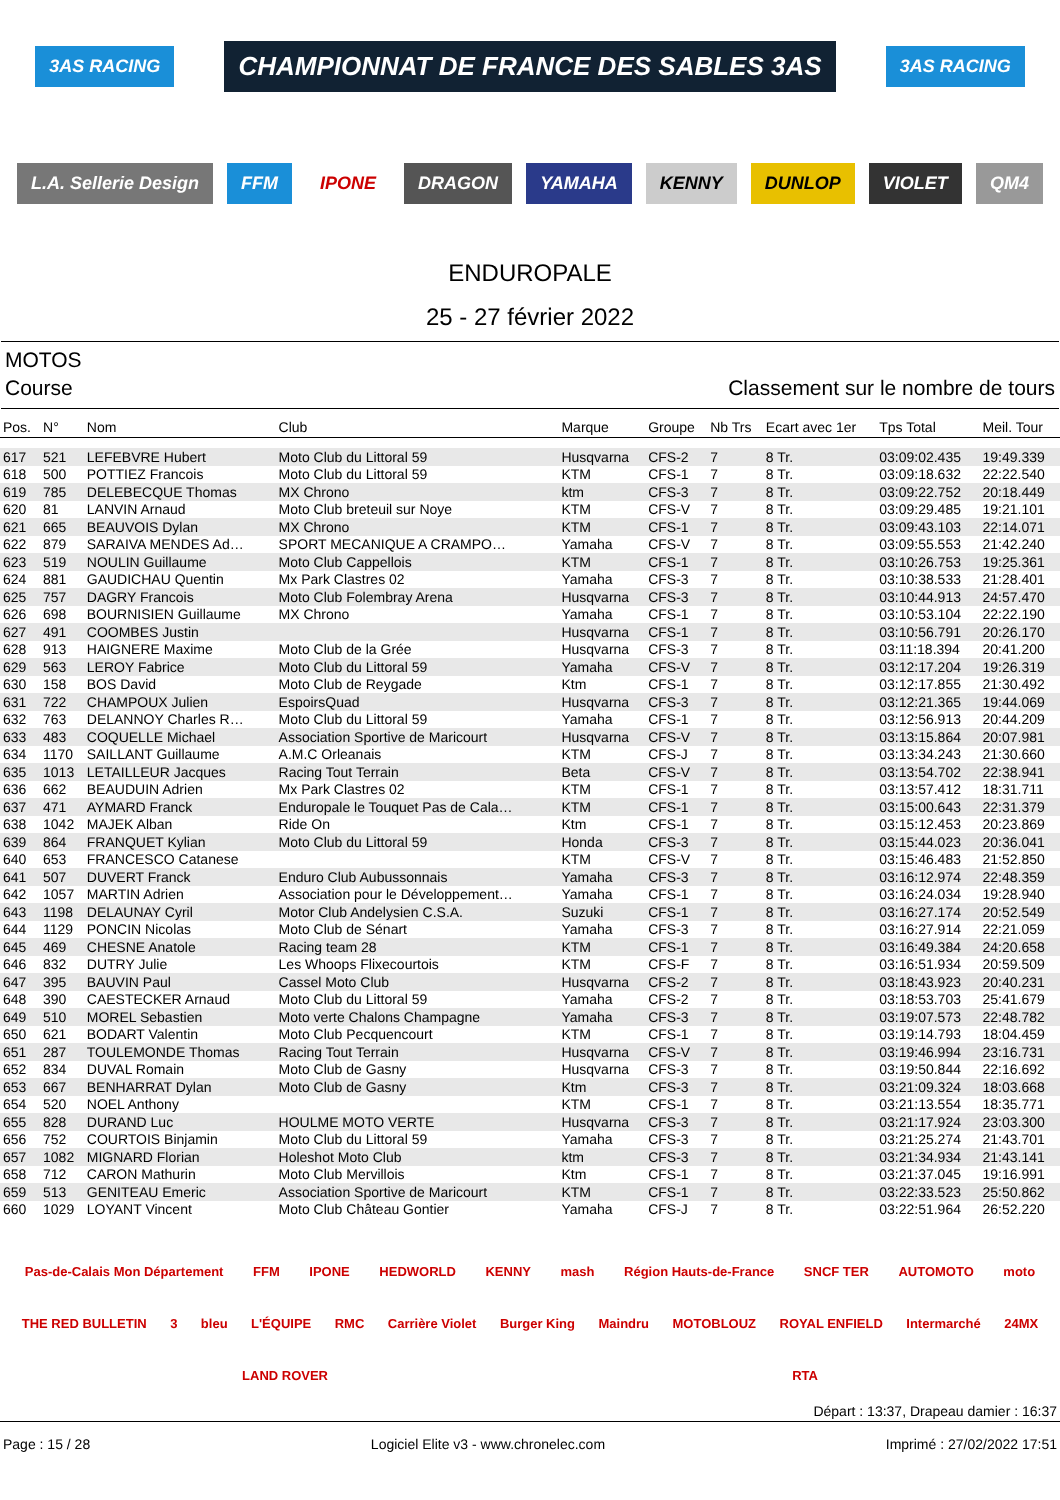3AS RACING
CHAMPIONNAT DE FRANCE DES SABLES 3AS
3AS RACING
L.A. Sellerie Design
FFM
IPONE
DRAGON
YAMAHA
KENNY
DUNLOP
VIOLET
QM4
ENDUROPALE
25 - 27 février 2022
MOTOS
Course Classement sur le nombre de tours
| Pos. | N° | Nom | Club | Marque | Groupe | Nb Trs | Ecart avec 1er | Tps Total | Meil. Tour |
| --- | --- | --- | --- | --- | --- | --- | --- | --- | --- |
| 617 | 521 | LEFEBVRE Hubert | Moto Club du Littoral 59 | Husqvarna | CFS-2 | 7 | 8 Tr. | 03:09:02.435 | 19:49.339 |
| 618 | 500 | POTTIEZ Francois | Moto Club du Littoral 59 | KTM | CFS-1 | 7 | 8 Tr. | 03:09:18.632 | 22:22.540 |
| 619 | 785 | DELEBECQUE Thomas | MX Chrono | ktm | CFS-3 | 7 | 8 Tr. | 03:09:22.752 | 20:18.449 |
| 620 | 81 | LANVIN Arnaud | Moto Club breteuil sur Noye | KTM | CFS-V | 7 | 8 Tr. | 03:09:29.485 | 19:21.101 |
| 621 | 665 | BEAUVOIS Dylan | MX Chrono | KTM | CFS-1 | 7 | 8 Tr. | 03:09:43.103 | 22:14.071 |
| 622 | 879 | SARAIVA MENDES Ad… | SPORT MECANIQUE A CRAMPO… | Yamaha | CFS-V | 7 | 8 Tr. | 03:09:55.553 | 21:42.240 |
| 623 | 519 | NOULIN Guillaume | Moto Club Cappellois | KTM | CFS-1 | 7 | 8 Tr. | 03:10:26.753 | 19:25.361 |
| 624 | 881 | GAUDICHAU Quentin | Mx Park Clastres 02 | Yamaha | CFS-3 | 7 | 8 Tr. | 03:10:38.533 | 21:28.401 |
| 625 | 757 | DAGRY Francois | Moto Club Folembray Arena | Husqvarna | CFS-3 | 7 | 8 Tr. | 03:10:44.913 | 24:57.470 |
| 626 | 698 | BOURNISIEN Guillaume | MX Chrono | Yamaha | CFS-1 | 7 | 8 Tr. | 03:10:53.104 | 22:22.190 |
| 627 | 491 | COOMBES Justin | | Husqvarna | CFS-1 | 7 | 8 Tr. | 03:10:56.791 | 20:26.170 |
| 628 | 913 | HAIGNERE Maxime | Moto Club de la Grée | Husqvarna | CFS-3 | 7 | 8 Tr. | 03:11:18.394 | 20:41.200 |
| 629 | 563 | LEROY Fabrice | Moto Club du Littoral 59 | Yamaha | CFS-V | 7 | 8 Tr. | 03:12:17.204 | 19:26.319 |
| 630 | 158 | BOS David | Moto Club de Reygade | Ktm | CFS-1 | 7 | 8 Tr. | 03:12:17.855 | 21:30.492 |
| 631 | 722 | CHAMPOUX Julien | EspoirsQuad | Husqvarna | CFS-3 | 7 | 8 Tr. | 03:12:21.365 | 19:44.069 |
| 632 | 763 | DELANNOY Charles R… | Moto Club du Littoral 59 | Yamaha | CFS-1 | 7 | 8 Tr. | 03:12:56.913 | 20:44.209 |
| 633 | 483 | COQUELLE Michael | Association Sportive de Maricourt | Husqvarna | CFS-V | 7 | 8 Tr. | 03:13:15.864 | 20:07.981 |
| 634 | 1170 | SAILLANT Guillaume | A.M.C Orleanais | KTM | CFS-J | 7 | 8 Tr. | 03:13:34.243 | 21:30.660 |
| 635 | 1013 | LETAILLEUR Jacques | Racing Tout Terrain | Beta | CFS-V | 7 | 8 Tr. | 03:13:54.702 | 22:38.941 |
| 636 | 662 | BEAUDUIN Adrien | Mx Park Clastres 02 | KTM | CFS-1 | 7 | 8 Tr. | 03:13:57.412 | 18:31.711 |
| 637 | 471 | AYMARD Franck | Enduropale le Touquet Pas de Cala… | KTM | CFS-1 | 7 | 8 Tr. | 03:15:00.643 | 22:31.379 |
| 638 | 1042 | MAJEK Alban | Ride On | Ktm | CFS-1 | 7 | 8 Tr. | 03:15:12.453 | 20:23.869 |
| 639 | 864 | FRANQUET Kylian | Moto Club du Littoral 59 | Honda | CFS-3 | 7 | 8 Tr. | 03:15:44.023 | 20:36.041 |
| 640 | 653 | FRANCESCO Catanese | | KTM | CFS-V | 7 | 8 Tr. | 03:15:46.483 | 21:52.850 |
| 641 | 507 | DUVERT Franck | Enduro Club Aubussonnais | Yamaha | CFS-3 | 7 | 8 Tr. | 03:16:12.974 | 22:48.359 |
| 642 | 1057 | MARTIN Adrien | Association pour le Développement… | Yamaha | CFS-1 | 7 | 8 Tr. | 03:16:24.034 | 19:28.940 |
| 643 | 1198 | DELAUNAY Cyril | Motor Club Andelysien C.S.A. | Suzuki | CFS-1 | 7 | 8 Tr. | 03:16:27.174 | 20:52.549 |
| 644 | 1129 | PONCIN Nicolas | Moto Club de Sénart | Yamaha | CFS-3 | 7 | 8 Tr. | 03:16:27.914 | 22:21.059 |
| 645 | 469 | CHESNE Anatole | Racing team 28 | KTM | CFS-1 | 7 | 8 Tr. | 03:16:49.384 | 24:20.658 |
| 646 | 832 | DUTRY Julie | Les Whoops Flixecourtois | KTM | CFS-F | 7 | 8 Tr. | 03:16:51.934 | 20:59.509 |
| 647 | 395 | BAUVIN Paul | Cassel Moto Club | Husqvarna | CFS-2 | 7 | 8 Tr. | 03:18:43.923 | 20:40.231 |
| 648 | 390 | CAESTECKER Arnaud | Moto Club du Littoral 59 | Yamaha | CFS-2 | 7 | 8 Tr. | 03:18:53.703 | 25:41.679 |
| 649 | 510 | MOREL Sebastien | Moto verte Chalons Champagne | Yamaha | CFS-3 | 7 | 8 Tr. | 03:19:07.573 | 22:48.782 |
| 650 | 621 | BODART Valentin | Moto Club Pecquencourt | KTM | CFS-1 | 7 | 8 Tr. | 03:19:14.793 | 18:04.459 |
| 651 | 287 | TOULEMONDE Thomas | Racing Tout Terrain | Husqvarna | CFS-V | 7 | 8 Tr. | 03:19:46.994 | 23:16.731 |
| 652 | 834 | DUVAL Romain | Moto Club de Gasny | Husqvarna | CFS-3 | 7 | 8 Tr. | 03:19:50.844 | 22:16.692 |
| 653 | 667 | BENHARRAT Dylan | Moto Club de Gasny | Ktm | CFS-3 | 7 | 8 Tr. | 03:21:09.324 | 18:03.668 |
| 654 | 520 | NOEL Anthony | | KTM | CFS-1 | 7 | 8 Tr. | 03:21:13.554 | 18:35.771 |
| 655 | 828 | DURAND Luc | HOULME MOTO VERTE | Husqvarna | CFS-3 | 7 | 8 Tr. | 03:21:17.924 | 23:03.300 |
| 656 | 752 | COURTOIS Binjamin | Moto Club du Littoral 59 | Yamaha | CFS-3 | 7 | 8 Tr. | 03:21:25.274 | 21:43.701 |
| 657 | 1082 | MIGNARD Florian | Holeshot Moto Club | ktm | CFS-3 | 7 | 8 Tr. | 03:21:34.934 | 21:43.141 |
| 658 | 712 | CARON Mathurin | Moto Club Mervillois | Ktm | CFS-1 | 7 | 8 Tr. | 03:21:37.045 | 19:16.991 |
| 659 | 513 | GENITEAU Emeric | Association Sportive de Maricourt | KTM | CFS-1 | 7 | 8 Tr. | 03:22:33.523 | 25:50.862 |
| 660 | 1029 | LOYANT Vincent | Moto Club Château Gontier | Yamaha | CFS-J | 7 | 8 Tr. | 03:22:51.964 | 26:52.220 |
Pas-de-Calais Mon Département FFM IPONE HEDWORLD KENNY mash Région Hauts-de-France SNCF TER AUTOMOTO moto THE RED BULLETIN 3 bleu L'ÉQUIPE RMC Carrière Violet Burger King Maindru MOTOBLOUZ ROYAL ENFIELD Intermarché 24MX LAND ROVER RTA
Départ : 13:37, Drapeau damier : 16:37
Page : 15 / 28 Logiciel Elite v3 - www.chronelec.com Imprimé : 27/02/2022 17:51